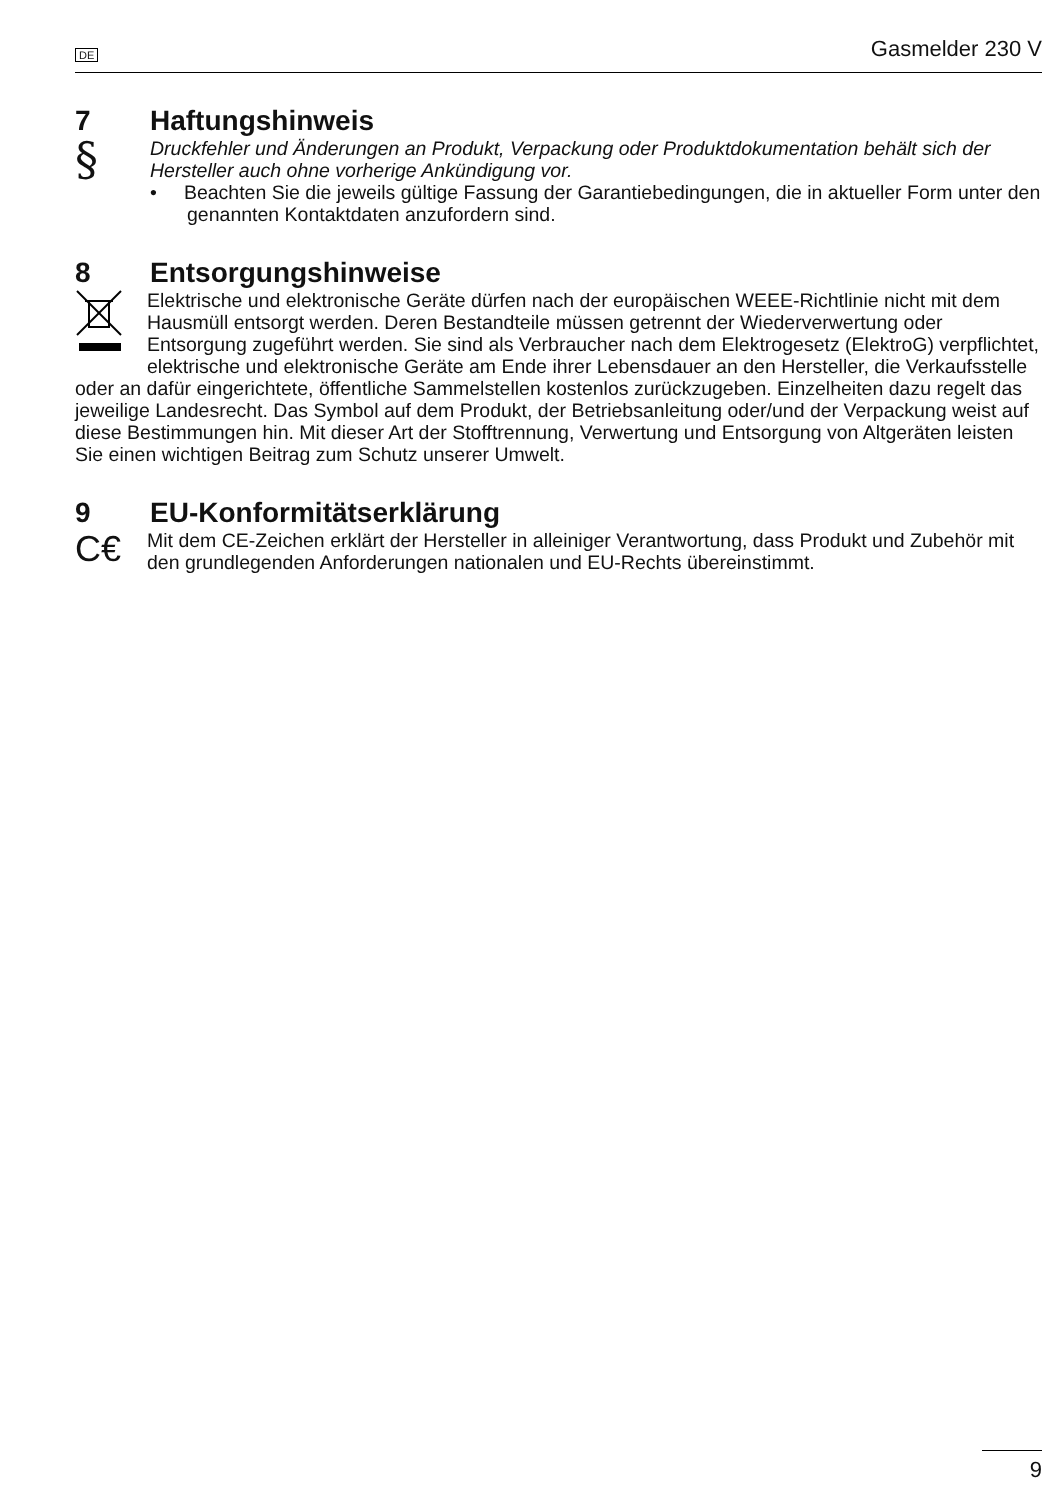DE Gasmelder 230 V
7 Haftungshinweis
§
Druckfehler und Änderungen an Produkt, Verpackung oder Produktdokumentation behält sich der Hersteller auch ohne vorherige Ankündigung vor.
• Beachten Sie die jeweils gültige Fassung der Garantiebedingungen, die in aktueller Form unter den genannten Kontaktdaten anzufordern sind.
8 Entsorgungshinweise
Elektrische und elektronische Geräte dürfen nach der europäischen WEEE-Richtlinie nicht mit dem Hausmüll entsorgt werden. Deren Bestandteile müssen getrennt der Wiederverwertung oder Entsorgung zugeführt werden. Sie sind als Verbraucher nach dem Elektrogesetz (ElektroG) verpflichtet, elektrische und elektronische Geräte am Ende ihrer Lebensdauer an den Hersteller, die Verkaufsstelle oder an dafür eingerichtete, öffentliche Sammelstellen kostenlos zurückzugeben. Einzelheiten dazu regelt das jeweilige Landesrecht. Das Symbol auf dem Produkt, der Betriebsanleitung oder/und der Verpackung weist auf diese Bestimmungen hin. Mit dieser Art der Stofftrennung, Verwertung und Entsorgung von Altgeräten leisten Sie einen wichtigen Beitrag zum Schutz unserer Umwelt.
9 EU-Konformitätserklärung
C€
Mit dem CE-Zeichen erklärt der Hersteller in alleiniger Verantwortung, dass Produkt und Zubehör mit den grundlegenden Anforderungen nationalen und EU-Rechts übereinstimmt.
9